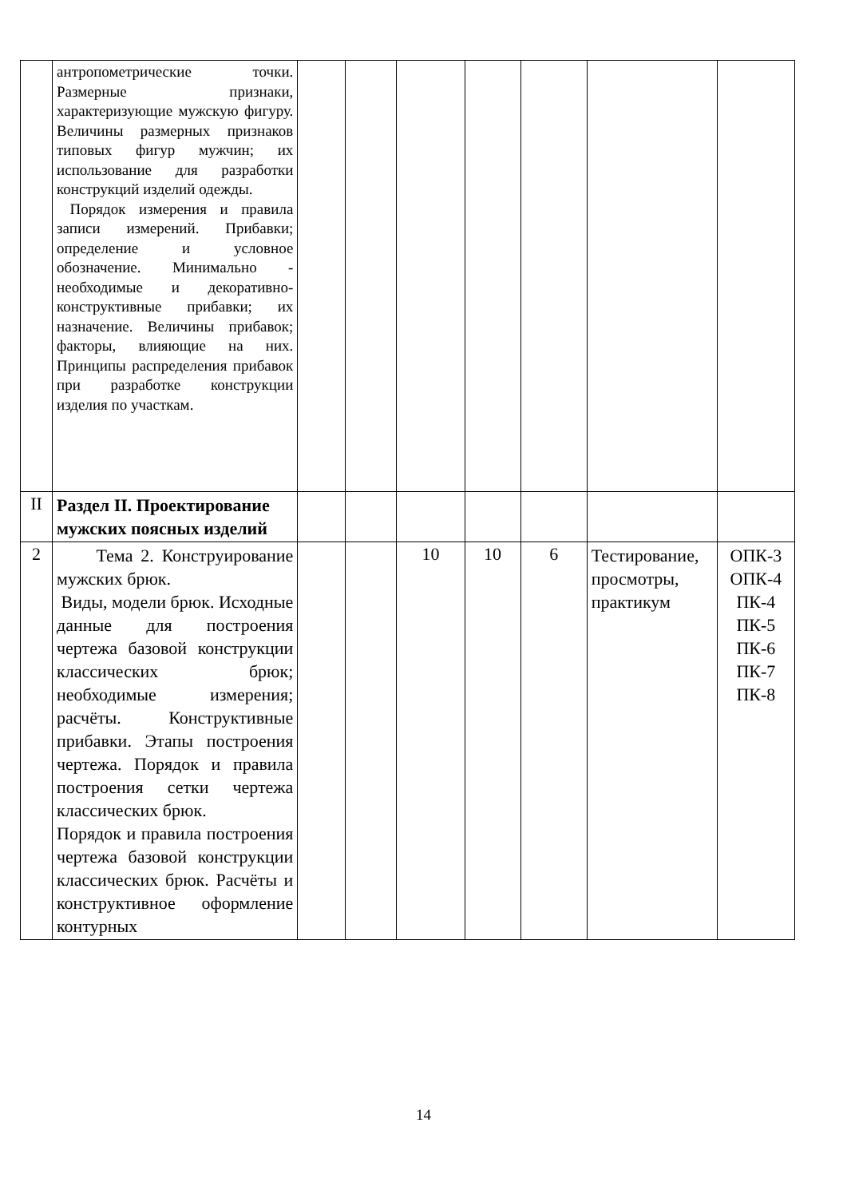| | антропометрические точки. Размерные признаки, характеризующие мужскую фигуру. Величины размерных признаков типовых фигур мужчин; их использование для разработки конструкций изделий одежды. Порядок измерения и правила записи измерений. Прибавки; определение и условное обозначение. Минимально - необходимые и декоративно-конструктивные прибавки; их назначение. Величины прибавок; факторы, влияющие на них. Принципы распределения прибавок при разработке конструкции изделия по участкам. | | | | | | | |
| II | Раздел II. Проектирование мужских поясных изделий | | | | | | | |
| 2 | Тема 2. Конструирование мужских брюк. Виды, модели брюк. Исходные данные для построения чертежа базовой конструкции классических брюк; необходимые измерения; расчёты. Конструктивные прибавки. Этапы построения чертежа. Порядок и правила построения сетки чертежа классических брюк. Порядок и правила построения чертежа базовой конструкции классических брюк. Расчёты и конструктивное оформление контурных | | | 10 | 10 | 6 | Тестирование, просмотры, практикум | ОПК-3 ОПК-4 ПК-4 ПК-5 ПК-6 ПК-7 ПК-8 |
14